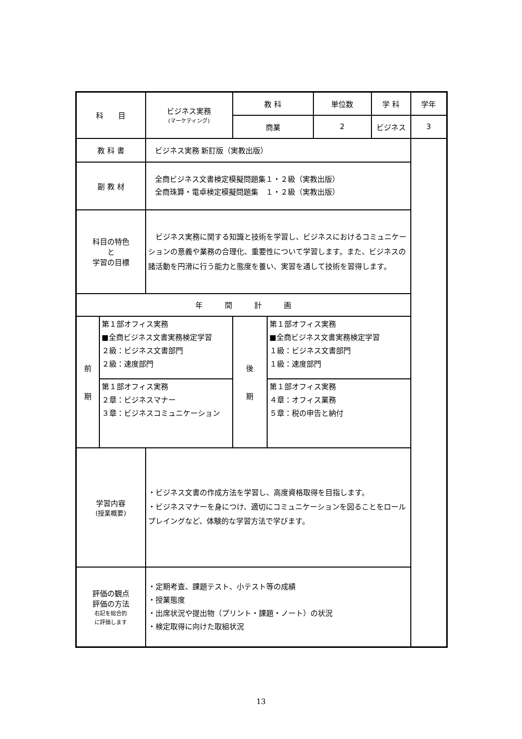| 科 目 | | ビジネス実務 (マーケティング) | 教 科 | | 単位数 | | 学 科 | 学年 |
| | | | 商業 | | 2 | ビジネス | 3 | |
| 教 科 書 | | ビジネス実務 新訂版（実教出版） | | | | | | |
| 副 教 材 | | 全商ビジネス文書検定模擬問題集１・２級（実教出版） 全商珠算・電卓検定模擬問題集 １・２級（実教出版） | | | | | | |
| 科目の特色 と 学習の目標 | | ビジネス実務に関する知識と技術を学習し、ビジネスにおけるコミュニケーションの意義や業務の合理化、重要性について学習します。また、ビジネスの諸活動を円滑に行う能力と態度を養い、実習を通して技術を習得します。 | | | | | | |
| 年 間 計 画 | | | | | | | | |
| 前 期 | 第１部オフィス実務 ■全商ビジネス文書実務検定学習 ２級：ビジネス文書部門 ２級：速度部門 | | 後 期 | 第１部オフィス実務 ■全商ビジネス文書実務検定学習 １級：ビジネス文書部門 １級：速度部門 | | | | |
| | 第１部オフィス実務 ２章：ビジネスマナー ３章：ビジネスコミュニケーション | | | 第１部オフィス実務 ４章：オフィス業務 ５章：税の申告と納付 | | | | |
| 学習内容 (授業概要) | | ・ビジネス文書の作成方法を学習し、高度資格取得を目指します。 ・ビジネスマナーを身につけ、適切にコミュニケーションを図ることをロールプレイングなど、体験的な学習方法で学びます。 | | | | | | |
| 評価の観点 評価の方法 右記を総合的 に評価します | | ・定期考査、課題テスト、小テスト等の成績 ・授業態度 ・出席状況や提出物（プリント・課題・ノート）の状況 ・検定取得に向けた取組状況 | | | | | | |
13